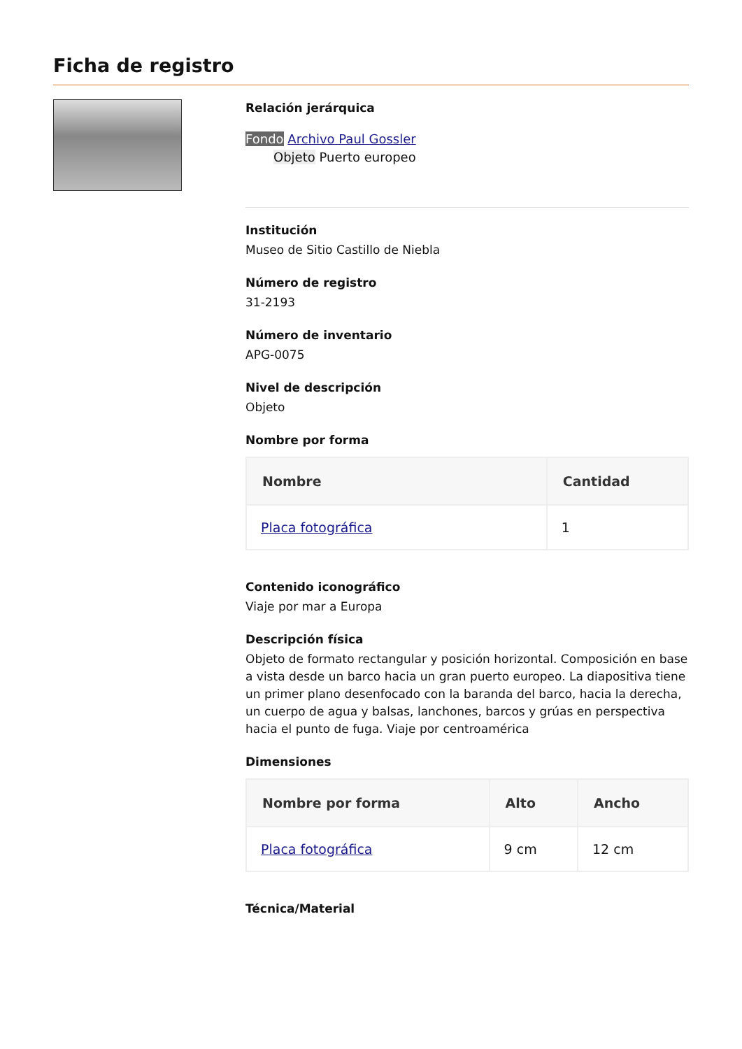Ficha de registro
Relación jerárquica
Fondo Archivo Paul Gossler
Objeto Puerto europeo
Institución
Museo de Sitio Castillo de Niebla
Número de registro
31-2193
Número de inventario
APG-0075
Nivel de descripción
Objeto
Nombre por forma
| Nombre | Cantidad |
| --- | --- |
| Placa fotográfica | 1 |
Contenido iconográfico
Viaje por mar a Europa
Descripción física
Objeto de formato rectangular y posición horizontal. Composición en base a vista desde un barco hacia un gran puerto europeo. La diapositiva tiene un primer plano desenfocado con la baranda del barco, hacia la derecha, un cuerpo de agua y balsas, lanchones, barcos y grúas en perspectiva hacia el punto de fuga. Viaje por centroamérica
Dimensiones
| Nombre por forma | Alto | Ancho |
| --- | --- | --- |
| Placa fotográfica | 9 cm | 12 cm |
Técnica/Material